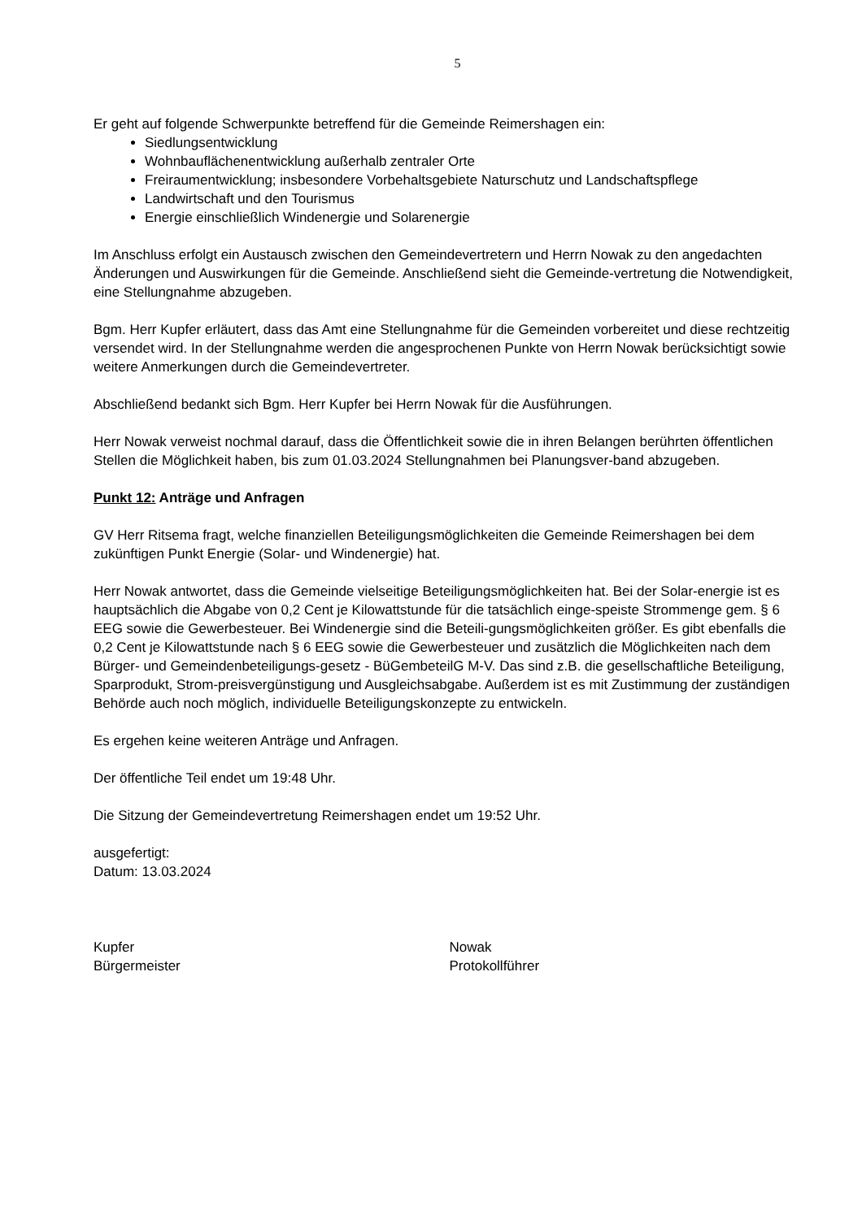5
Er geht auf folgende Schwerpunkte betreffend für die Gemeinde Reimershagen ein:
Siedlungsentwicklung
Wohnbauflächenentwicklung außerhalb zentraler Orte
Freiraumentwicklung; insbesondere Vorbehaltsgebiete Naturschutz und Landschaftspflege
Landwirtschaft und den Tourismus
Energie einschließlich Windenergie und Solarenergie
Im Anschluss erfolgt ein Austausch zwischen den Gemeindevertretern und Herrn Nowak zu den angedachten Änderungen und Auswirkungen für die Gemeinde. Anschließend sieht die Gemeinde-vertretung die Notwendigkeit, eine Stellungnahme abzugeben.
Bgm. Herr Kupfer erläutert, dass das Amt eine Stellungnahme für die Gemeinden vorbereitet und diese rechtzeitig versendet wird. In der Stellungnahme werden die angesprochenen Punkte von Herrn Nowak berücksichtigt sowie weitere Anmerkungen durch die Gemeindevertreter.
Abschließend bedankt sich Bgm. Herr Kupfer bei Herrn Nowak für die Ausführungen.
Herr Nowak verweist nochmal darauf, dass die Öffentlichkeit sowie die in ihren Belangen berührten öffentlichen Stellen die Möglichkeit haben, bis zum 01.03.2024 Stellungnahmen bei Planungsver-band abzugeben.
Punkt 12: Anträge und Anfragen
GV Herr Ritsema fragt, welche finanziellen Beteiligungsmöglichkeiten die Gemeinde Reimershagen bei dem zukünftigen Punkt Energie (Solar- und Windenergie) hat.
Herr Nowak antwortet, dass die Gemeinde vielseitige Beteiligungsmöglichkeiten hat. Bei der Solar-energie ist es hauptsächlich die Abgabe von 0,2 Cent je Kilowattstunde für die tatsächlich einge-speiste Strommenge gem. § 6 EEG sowie die Gewerbesteuer. Bei Windenergie sind die Beteili-gungsmöglichkeiten größer. Es gibt ebenfalls die 0,2 Cent je Kilowattstunde nach § 6 EEG sowie die Gewerbesteuer und zusätzlich die Möglichkeiten nach dem Bürger- und Gemeindenbeteiligungs-gesetz - BüGembeteilG M-V. Das sind z.B. die gesellschaftliche Beteiligung, Sparprodukt, Strom-preisvergünstigung und Ausgleichsabgabe. Außerdem ist es mit Zustimmung der zuständigen Behörde auch noch möglich, individuelle Beteiligungskonzepte zu entwickeln.
Es ergehen keine weiteren Anträge und Anfragen.
Der öffentliche Teil endet um 19:48 Uhr.
Die Sitzung der Gemeindevertretung Reimershagen endet um 19:52 Uhr.
ausgefertigt:
Datum: 13.03.2024
Kupfer
Bürgermeister
Nowak
Protokollführer